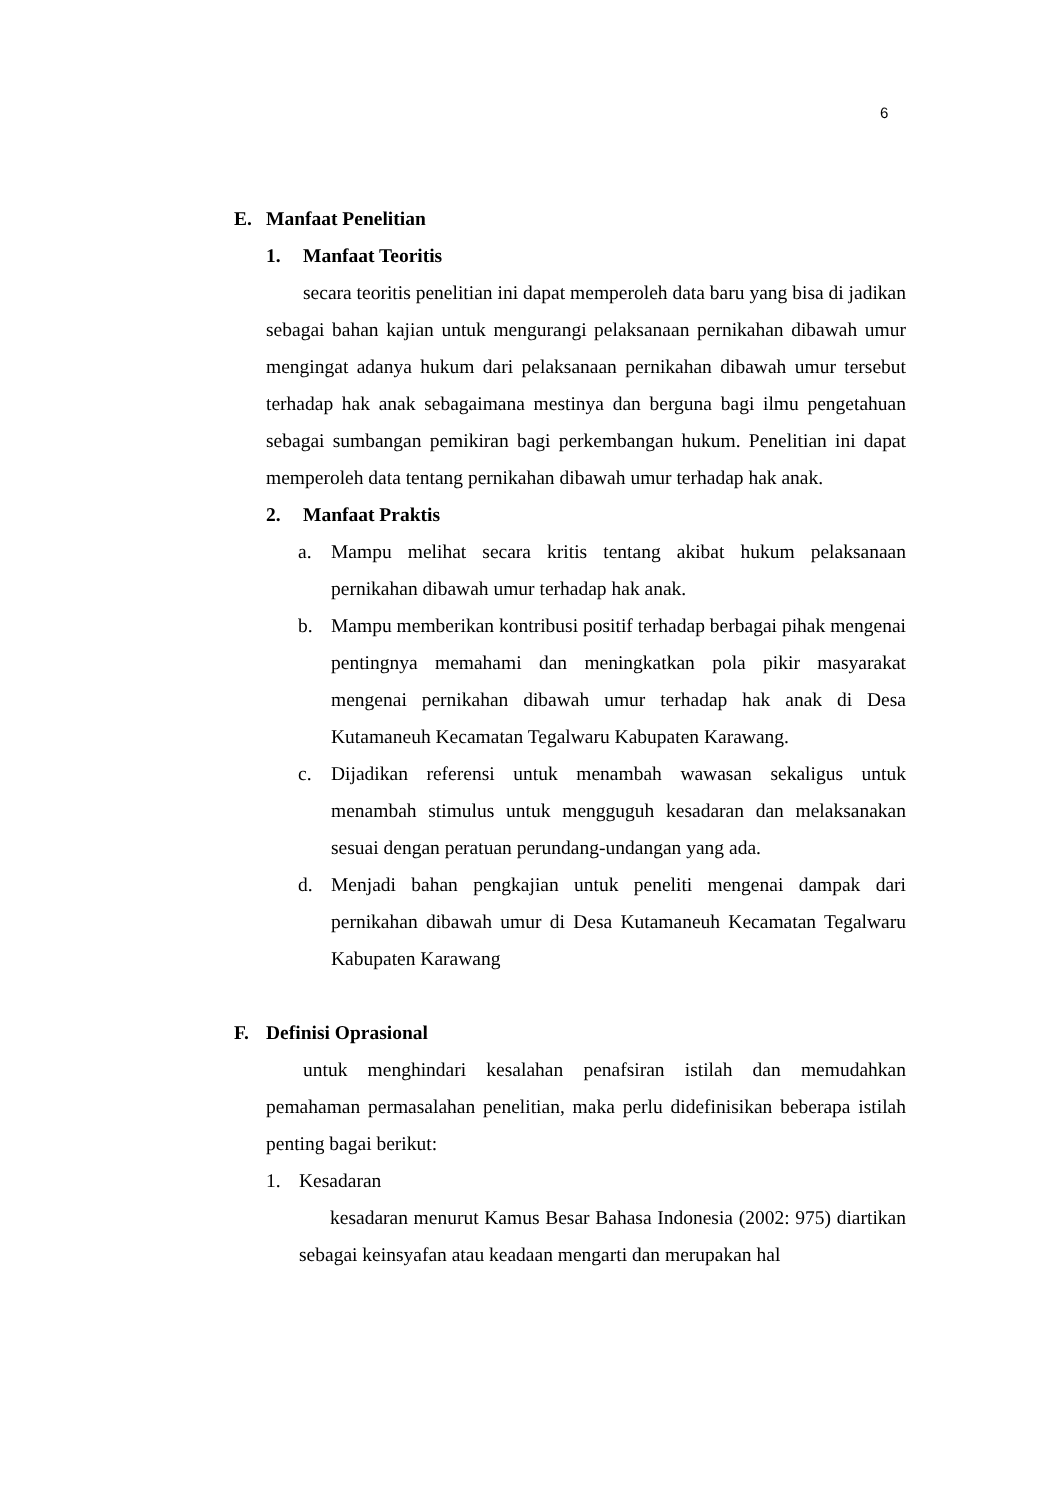6
E. Manfaat Penelitian
1. Manfaat Teoritis
secara teoritis penelitian ini dapat memperoleh data baru yang bisa di jadikan sebagai bahan kajian untuk mengurangi pelaksanaan pernikahan dibawah umur mengingat adanya hukum dari pelaksanaan pernikahan dibawah umur tersebut terhadap hak anak sebagaimana mestinya dan berguna bagi ilmu pengetahuan sebagai sumbangan pemikiran bagi perkembangan hukum. Penelitian ini dapat memperoleh data tentang pernikahan dibawah umur terhadap hak anak.
2. Manfaat Praktis
a. Mampu melihat secara kritis tentang akibat hukum pelaksanaan pernikahan dibawah umur terhadap hak anak.
b. Mampu memberikan kontribusi positif terhadap berbagai pihak mengenai pentingnya memahami dan meningkatkan pola pikir masyarakat mengenai pernikahan dibawah umur terhadap hak anak di Desa Kutamaneuh Kecamatan Tegalwaru Kabupaten Karawang.
c. Dijadikan referensi untuk menambah wawasan sekaligus untuk menambah stimulus untuk mengguguh kesadaran dan melaksanakan sesuai dengan peratuan perundang-undangan yang ada.
d. Menjadi bahan pengkajian untuk peneliti mengenai dampak dari pernikahan dibawah umur di Desa Kutamaneuh Kecamatan Tegalwaru Kabupaten Karawang
F. Definisi Oprasional
untuk menghindari kesalahan penafsiran istilah dan memudahkan pemahaman permasalahan penelitian, maka perlu didefinisikan beberapa istilah penting bagai berikut:
1. Kesadaran
kesadaran menurut Kamus Besar Bahasa Indonesia (2002: 975) diartikan sebagai keinsyafan atau keadaan mengarti dan merupakan hal